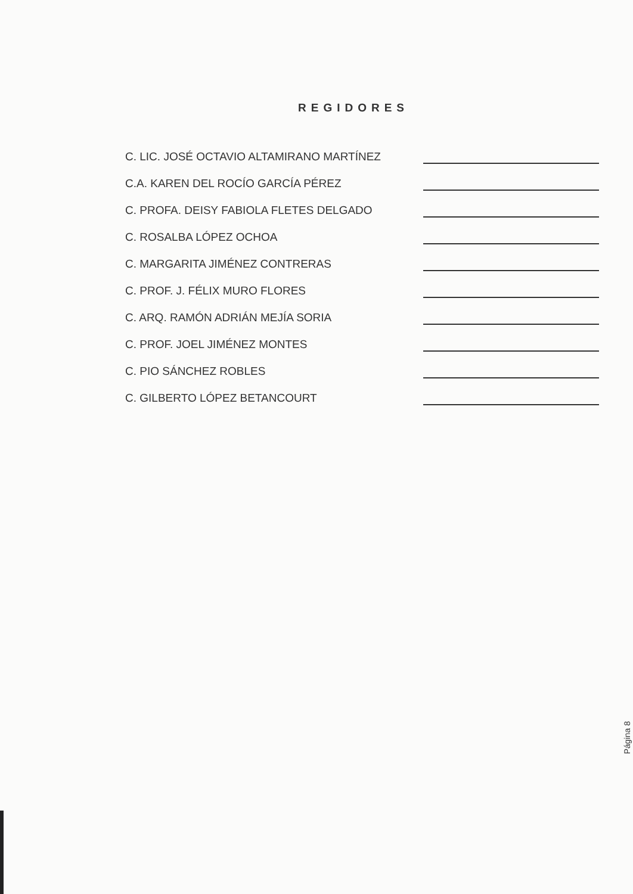REGIDORES
C. LIC. JOSÉ OCTAVIO ALTAMIRANO MARTÍNEZ
C.A. KAREN DEL ROCÍO GARCÍA PÉREZ
C. PROFA. DEISY FABIOLA FLETES DELGADO
C. ROSALBA LÓPEZ OCHOA
C. MARGARITA JIMÉNEZ CONTRERAS
C. PROF. J. FÉLIX MURO FLORES
C. ARQ. RAMÓN ADRIÁN MEJÍA SORIA
C. PROF. JOEL JIMÉNEZ MONTES
C. PIO SÁNCHEZ ROBLES
C. GILBERTO LÓPEZ BETANCOURT
Página 8